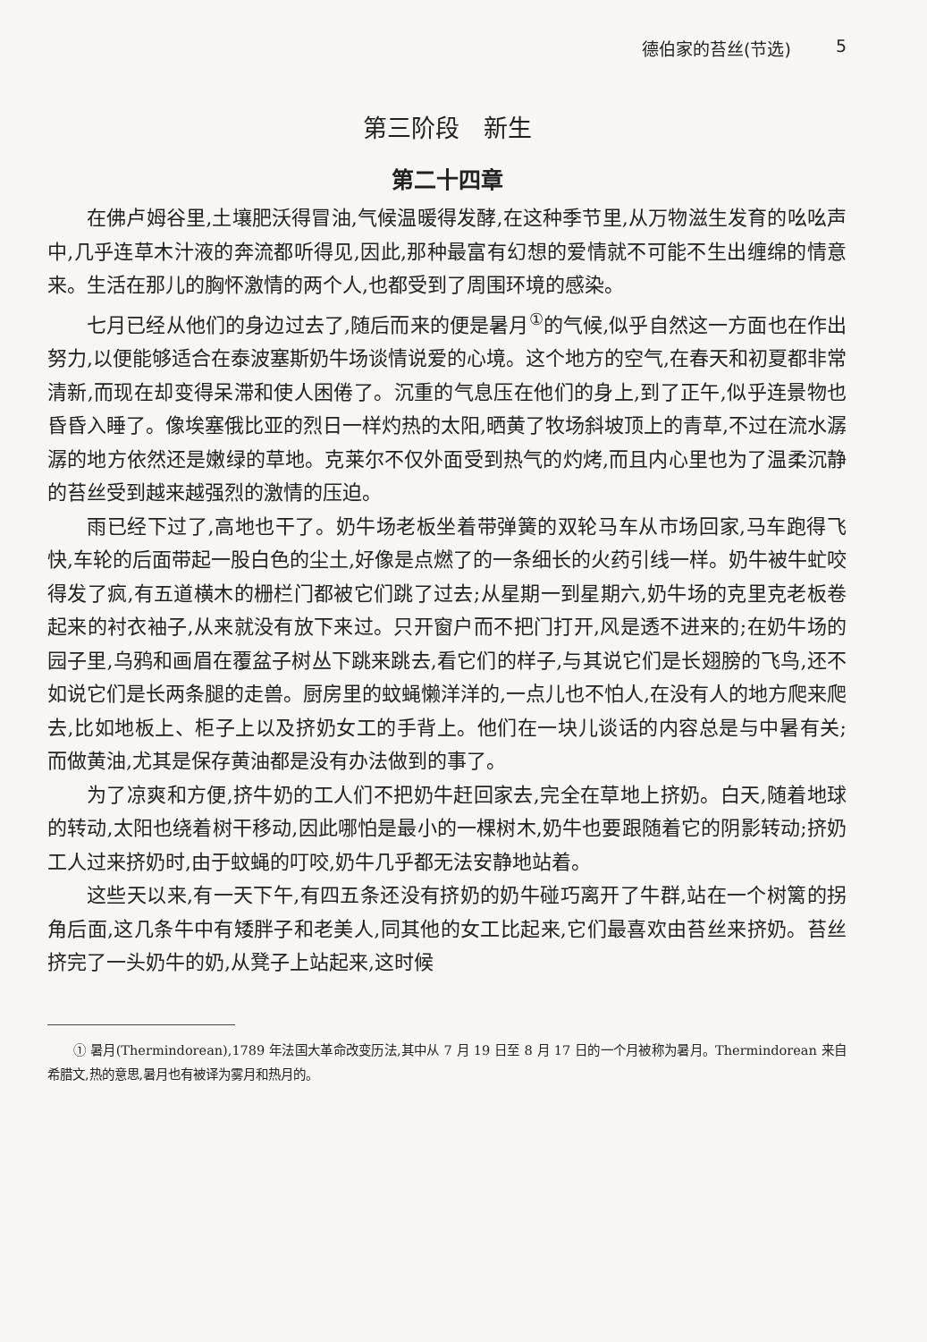德伯家的苔丝(节选) 5
第三阶段　新生
第二十四章
在佛卢姆谷里,土壤肥沃得冒油,气候温暖得发酵,在这种季节里,从万物滋生发育的吆吆声中,几乎连草木汁液的奔流都听得见,因此,那种最富有幻想的爱情就不可能不生出缠绵的情意来。生活在那儿的胸怀激情的两个人,也都受到了周围环境的感染。
七月已经从他们的身边过去了,随后而来的便是暑月<sup>①</sup>的气候,似乎自然这一方面也在作出努力,以便能够适合在泰波塞斯奶牛场谈情说爱的心境。这个地方的空气,在春天和初夏都非常清新,而现在却变得呆滞和使人困倦了。沉重的气息压在他们的身上,到了正午,似乎连景物也昏昏入睡了。像埃塞俄比亚的烈日一样灼热的太阳,晒黄了牧场斜坡顶上的青草,不过在流水潺潺的地方依然还是嫩绿的草地。克莱尔不仅外面受到热气的灼烤,而且内心里也为了温柔沉静的苔丝受到越来越强烈的激情的压迫。
雨已经下过了,高地也干了。奶牛场老板坐着带弹簧的双轮马车从市场回家,马车跑得飞快,车轮的后面带起一股白色的尘土,好像是点燃了的一条细长的火药引线一样。奶牛被牛虻咬得发了疯,有五道横木的栅栏门都被它们跳了过去;从星期一到星期六,奶牛场的克里克老板卷起来的衬衣袖子,从来就没有放下来过。只开窗户而不把门打开,风是透不进来的;在奶牛场的园子里,乌鸦和画眉在覆盆子树丛下跳来跳去,看它们的样子,与其说它们是长翅膀的飞鸟,还不如说它们是长两条腿的走兽。厨房里的蚊蝇懒洋洋的,一点儿也不怕人,在没有人的地方爬来爬去,比如地板上、柜子上以及挤奶女工的手背上。他们在一块儿谈话的内容总是与中暑有关;而做黄油,尤其是保存黄油都是没有办法做到的事了。
为了凉爽和方便,挤牛奶的工人们不把奶牛赶回家去,完全在草地上挤奶。白天,随着地球的转动,太阳也绕着树干移动,因此哪怕是最小的一棵树木,奶牛也要跟随着它的阴影转动;挤奶工人过来挤奶时,由于蚊蝇的叮咬,奶牛几乎都无法安静地站着。
这些天以来,有一天下午,有四五条还没有挤奶的奶牛碰巧离开了牛群,站在一个树篱的拐角后面,这几条牛中有矮胖子和老美人,同其他的女工比起来,它们最喜欢由苔丝来挤奶。苔丝挤完了一头奶牛的奶,从凳子上站起来,这时候
① 暑月(Thermindorean),1789 年法国大革命改变历法,其中从 7 月 19 日至 8 月 17 日的一个月被称为暑月。Thermindorean 来自希腊文,热的意思,暑月也有被译为雾月和热月的。